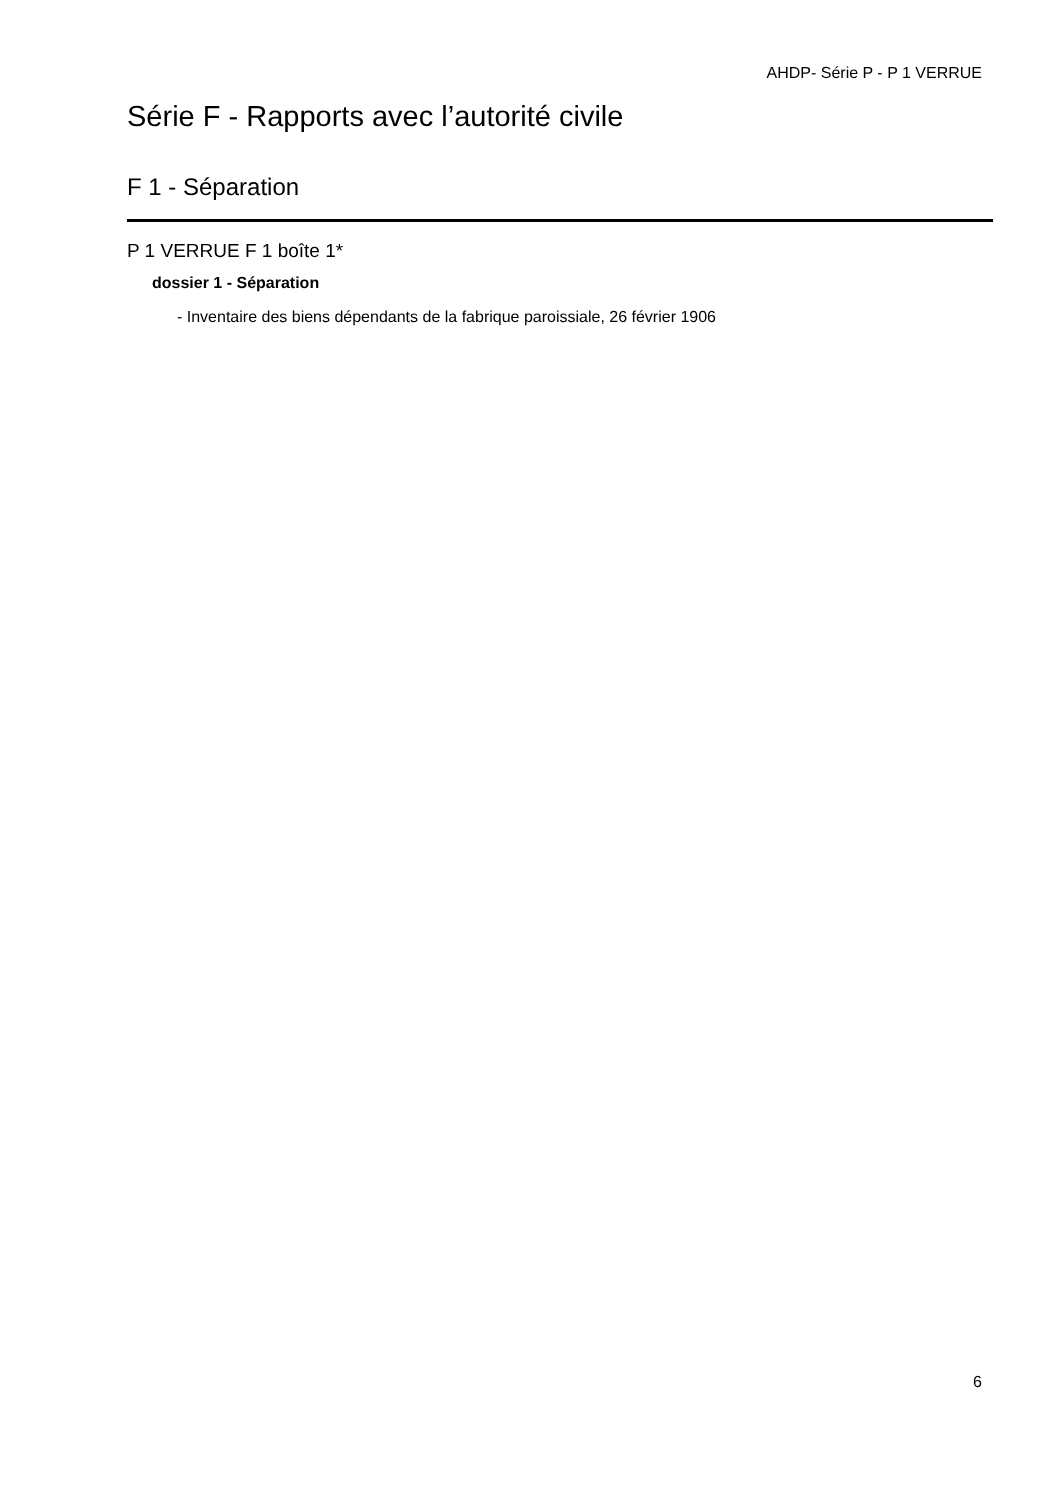AHDP- Série P - P 1 VERRUE
Série F - Rapports avec l’autorité civile
F 1 - Séparation
P 1 VERRUE F 1 boîte 1*
dossier 1 - Séparation
- Inventaire des biens dépendants de la fabrique paroissiale, 26 février 1906
6